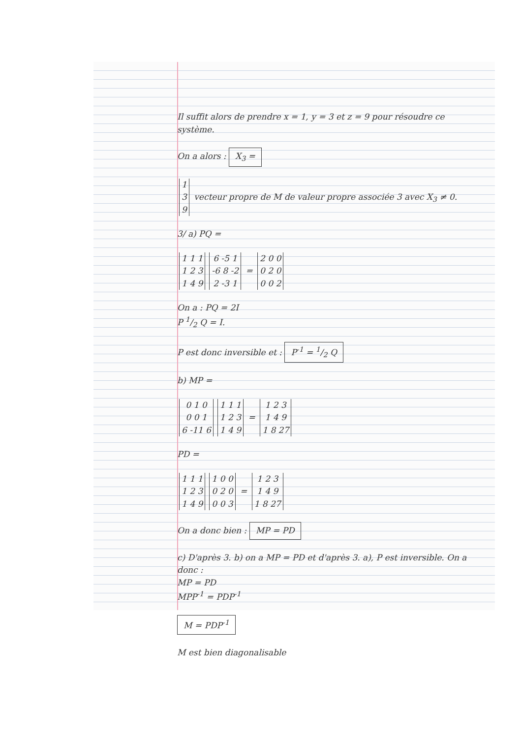Il suffit alors de prendre x = 1, y = 3 et z = 9 pour résoudre ce système.
On a alors : X<sub>3</sub> =
| 1 |
| 3 |
| 9 |
vecteur propre de M de valeur propre associée 3 avec X<sub>3</sub> ≠ 0.
3/ a) PQ =
| 1 1 1 |
| 1 2 3 |
| 1 4 9 |
| 6 -5 1 |
| -6 8 -2 |
| 2 -3 1 |
=
| 2 0 0 |
| 0 2 0 |
| 0 0 2 |
On a : PQ = 2I
P 1/2 Q = I.
P est donc inversible et : P<sup>-1</sup> = 1/2 Q
b) MP =
| 0 1 0 |
| 0 0 1 |
| 6 -11 6 |
| 1 1 1 |
| 1 2 3 |
| 1 4 9 |
=
| 1 2 3 |
| 1 4 9 |
| 1 8 27 |
PD =
| 1 1 1 |
| 1 2 3 |
| 1 4 9 |
| 1 0 0 |
| 0 2 0 |
| 0 0 3 |
=
| 1 2 3 |
| 1 4 9 |
| 1 8 27 |
On a donc bien : MP = PD
c) D'après 3. b) on a MP = PD et d'après 3. a), P est inversible. On a donc :
MP = PD
MPP<sup>-1</sup> = PDP<sup>-1</sup>
M = PDP<sup>-1</sup>
M est bien diagonalisable